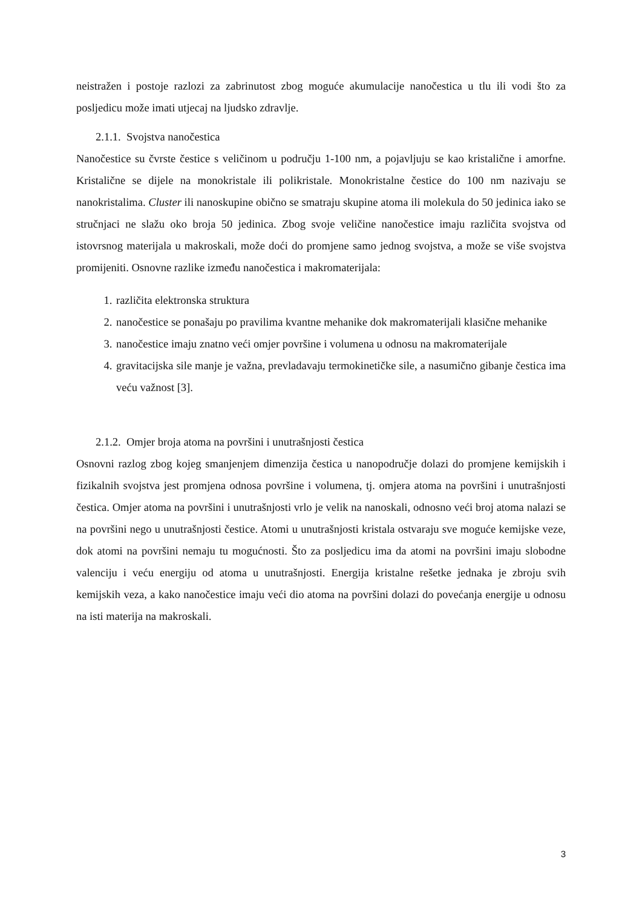neistražen i postoje razlozi za zabrinutost zbog moguće akumulacije nanočestica u tlu ili vodi što za posljedicu može imati utjecaj na ljudsko zdravlje.
2.1.1. Svojstva nanočestica
Nanočestice su čvrste čestice s veličinom u području 1-100 nm, a pojavljuju se kao kristalične i amorfne. Kristalične se dijele na monokristale ili polikristale. Monokristalne čestice do 100 nm nazivaju se nanokristalima. Cluster ili nanoskupine obično se smatraju skupine atoma ili molekula do 50 jedinica iako se stručnjaci ne slažu oko broja 50 jedinica. Zbog svoje veličine nanočestice imaju različita svojstva od istovrsnog materijala u makroskali, može doći do promjene samo jednog svojstva, a može se više svojstva promijeniti. Osnovne razlike između nanočestica i makromaterijala:
1. različita elektronska struktura
2. nanočestice se ponašaju po pravilima kvantne mehanike dok makromaterijali klasične mehanike
3. nanočestice imaju znatno veći omjer površine i volumena u odnosu na makromaterijale
4. gravitacijska sile manje je važna, prevladavaju termokinetičke sile, a nasumično gibanje čestica ima veću važnost [3].
2.1.2. Omjer broja atoma na površini i unutrašnjosti čestica
Osnovni razlog zbog kojeg smanjenjem dimenzija čestica u nanopodručje dolazi do promjene kemijskih i fizikalnih svojstva jest promjena odnosa površine i volumena, tj. omjera atoma na površini i unutrašnjosti čestica. Omjer atoma na površini i unutrašnjosti vrlo je velik na nanoskali, odnosno veći broj atoma nalazi se na površini nego u unutrašnjosti čestice. Atomi u unutrašnjosti kristala ostvaraju sve moguće kemijske veze, dok atomi na površini nemaju tu mogućnosti. Što za posljedicu ima da atomi na površini imaju slobodne valenciju i veću energiju od atoma u unutrašnjosti. Energija kristalne rešetke jednaka je zbroju svih kemijskih veza, a kako nanočestice imaju veći dio atoma na površini dolazi do povećanja energije u odnosu na isti materija na makroskali.
3